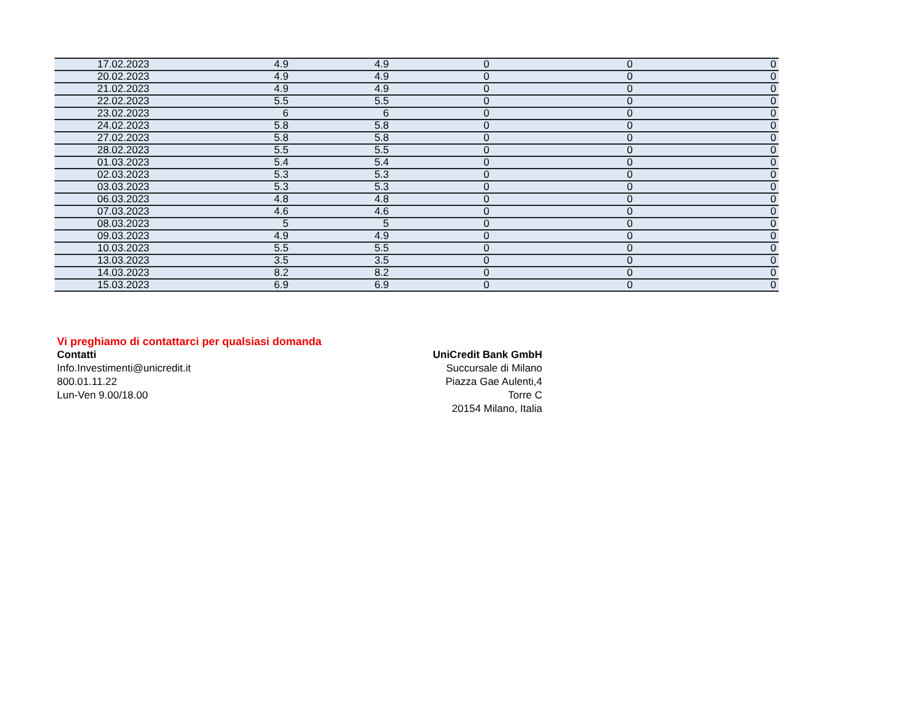| 17.02.2023 | 4.9 | 4.9 | 0 | 0 | 0 |
| 20.02.2023 | 4.9 | 4.9 | 0 | 0 | 0 |
| 21.02.2023 | 4.9 | 4.9 | 0 | 0 | 0 |
| 22.02.2023 | 5.5 | 5.5 | 0 | 0 | 0 |
| 23.02.2023 | 6 | 6 | 0 | 0 | 0 |
| 24.02.2023 | 5.8 | 5.8 | 0 | 0 | 0 |
| 27.02.2023 | 5.8 | 5.8 | 0 | 0 | 0 |
| 28.02.2023 | 5.5 | 5.5 | 0 | 0 | 0 |
| 01.03.2023 | 5.4 | 5.4 | 0 | 0 | 0 |
| 02.03.2023 | 5.3 | 5.3 | 0 | 0 | 0 |
| 03.03.2023 | 5.3 | 5.3 | 0 | 0 | 0 |
| 06.03.2023 | 4.8 | 4.8 | 0 | 0 | 0 |
| 07.03.2023 | 4.6 | 4.6 | 0 | 0 | 0 |
| 08.03.2023 | 5 | 5 | 0 | 0 | 0 |
| 09.03.2023 | 4.9 | 4.9 | 0 | 0 | 0 |
| 10.03.2023 | 5.5 | 5.5 | 0 | 0 | 0 |
| 13.03.2023 | 3.5 | 3.5 | 0 | 0 | 0 |
| 14.03.2023 | 8.2 | 8.2 | 0 | 0 | 0 |
| 15.03.2023 | 6.9 | 6.9 | 0 | 0 | 0 |
Vi preghiamo di contattarci per qualsiasi domanda
Contatti
Info.Investimenti@unicredit.it
800.01.11.22
Lun-Ven 9.00/18.00
UniCredit Bank GmbH
Succursale di Milano
Piazza Gae Aulenti,4
Torre C
20154 Milano, Italia